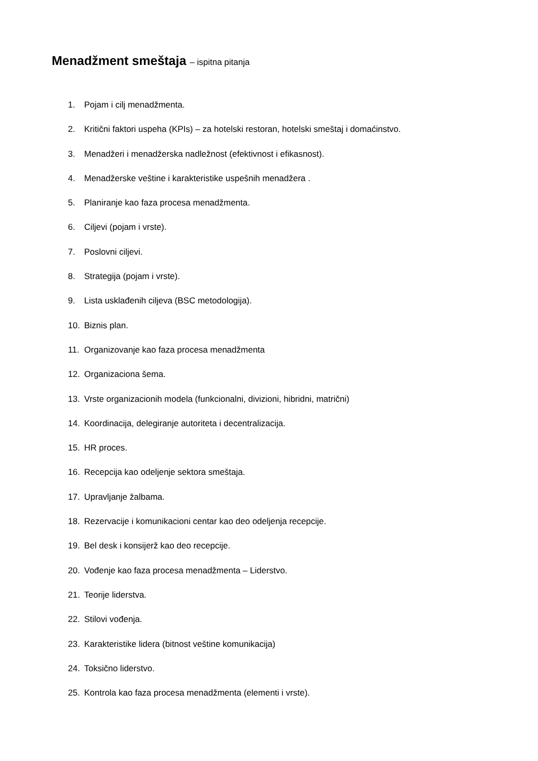Menadžment smeštaja – ispitna pitanja
1. Pojam i cilj menadžmenta.
2. Kritični faktori uspeha (KPIs) – za hotelski restoran, hotelski smeštaj i domaćinstvo.
3. Menadžeri i menadžerska nadležnost (efektivnost i efikasnost).
4. Menadžerske veštine i karakteristike uspešnih menadžera .
5. Planiranje kao faza procesa menadžmenta.
6. Ciljevi (pojam i vrste).
7. Poslovni ciljevi.
8. Strategija (pojam i vrste).
9. Lista usklađenih ciljeva (BSC metodologija).
10. Biznis plan.
11. Organizovanje kao faza procesa menadžmenta
12. Organizaciona šema.
13. Vrste organizacionih modela (funkcionalni, divizioni, hibridni, matrični)
14. Koordinacija, delegiranje autoriteta i decentralizacija.
15. HR proces.
16. Recepcija kao odeljenje sektora smeštaja.
17. Upravljanje žalbama.
18. Rezervacije i komunikacioni centar kao deo odeljenja recepcije.
19. Bel desk i konsijerž kao deo recepcije.
20. Vođenje kao faza procesa menadžmenta – Liderstvo.
21. Teorije liderstva.
22. Stilovi vođenja.
23. Karakteristike lidera (bitnost veštine komunikacija)
24. Toksično liderstvo.
25. Kontrola kao faza procesa menadžmenta (elementi i vrste).